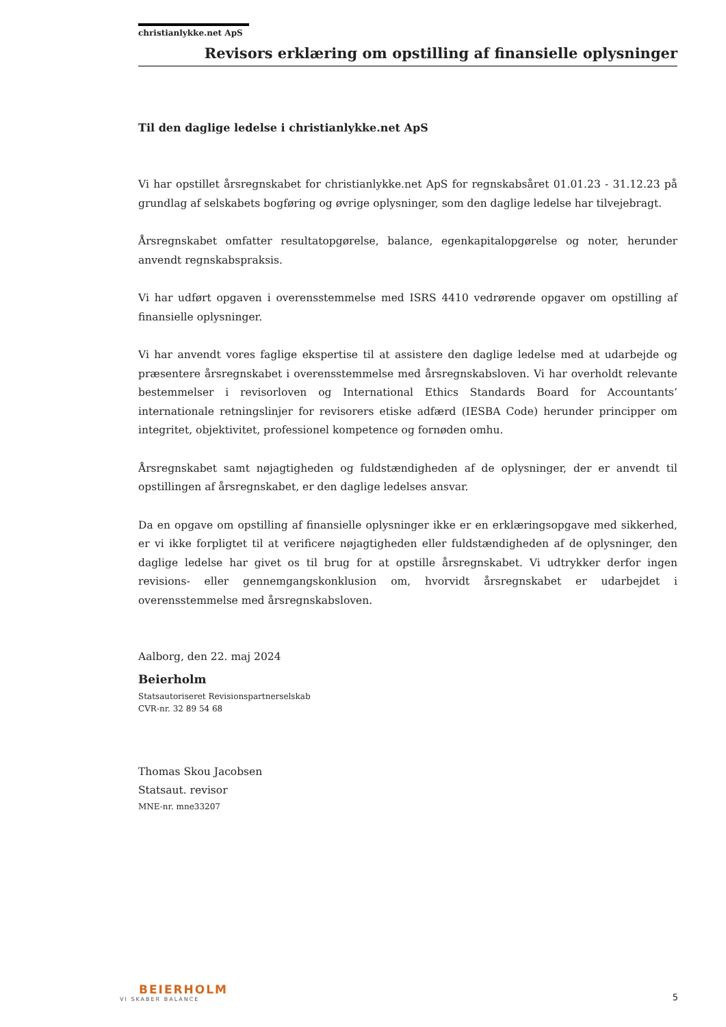christianlykke.net ApS
Revisors erklæring om opstilling af finansielle oplysninger
Til den daglige ledelse i christianlykke.net ApS
Vi har opstillet årsregnskabet for christianlykke.net ApS for regnskabsåret 01.01.23 - 31.12.23 på grundlag af selskabets bogføring og øvrige oplysninger, som den daglige ledelse har tilvejebragt.
Årsregnskabet omfatter resultatopgørelse, balance, egenkapitalopgørelse og noter, herunder anvendt regnskabspraksis.
Vi har udført opgaven i overensstemmelse med ISRS 4410 vedrørende opgaver om opstilling af finansielle oplysninger.
Vi har anvendt vores faglige ekspertise til at assistere den daglige ledelse med at udarbejde og præsentere årsregnskabet i overensstemmelse med årsregnskabsloven. Vi har overholdt relevante bestemmelser i revisorloven og International Ethics Standards Board for Accountants’ internationale retningslinjer for revisorers etiske adfærd (IESBA Code) herunder principper om integritet, objektivitet, professionel kompetence og fornøden omhu.
Årsregnskabet samt nøjagtigheden og fuldstændigheden af de oplysninger, der er anvendt til opstillingen af årsregnskabet, er den daglige ledelses ansvar.
Da en opgave om opstilling af finansielle oplysninger ikke er en erklæringsopgave med sikkerhed, er vi ikke forpligtet til at verificere nøjagtigheden eller fuldstændigheden af de oplysninger, den daglige ledelse har givet os til brug for at opstille årsregnskabet. Vi udtrykker derfor ingen revisions- eller gennemgangskonklusion om, hvorvidt årsregnskabet er udarbejdet i overensstemmelse med årsregnskabsloven.
Aalborg, den 22. maj 2024
Beierholm
Statsautoriseret Revisionspartnerselskab
CVR-nr. 32 89 54 68
Thomas Skou Jacobsen
Statsaut. revisor
MNE-nr. mne33207
BEIERHOLM
VI SKABER BALANCE
5